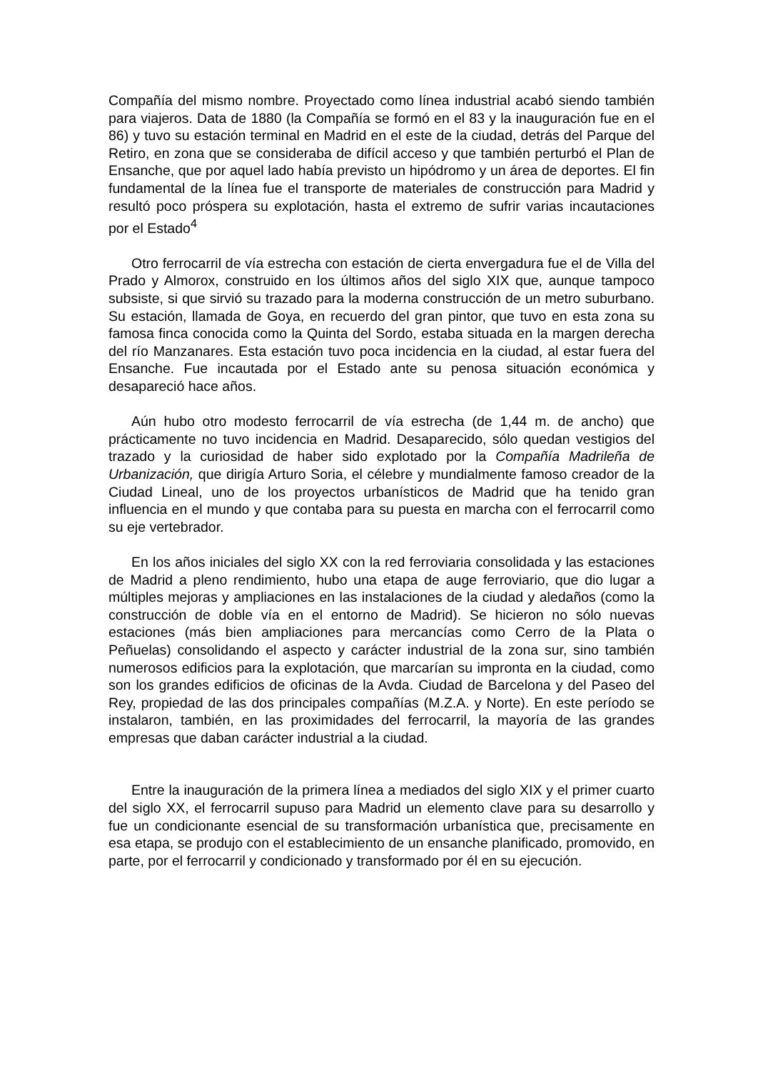Compañía del mismo nombre. Proyectado como línea industrial acabó siendo también para viajeros. Data de 1880 (la Compañía se formó en el 83 y la inauguración fue en el 86) y tuvo su estación terminal en Madrid en el este de la ciudad, detrás del Parque del Retiro, en zona que se consideraba de difícil acceso y que también perturbó el Plan de Ensanche, que por aquel lado había previsto un hipódromo y un área de deportes. El fin fundamental de la línea fue el transporte de materiales de construcción para Madrid y resultó poco próspera su explotación, hasta el extremo de sufrir varias incautaciones por el Estado<sup>4</sup>
Otro ferrocarril de vía estrecha con estación de cierta envergadura fue el de Villa del Prado y Almorox, construido en los últimos años del siglo XIX que, aunque tampoco subsiste, si que sirvió su trazado para la moderna construcción de un metro suburbano. Su estación, llamada de Goya, en recuerdo del gran pintor, que tuvo en esta zona su famosa finca conocida como la Quinta del Sordo, estaba situada en la margen derecha del río Manzanares. Esta estación tuvo poca incidencia en la ciudad, al estar fuera del Ensanche. Fue incautada por el Estado ante su penosa situación económica y desapareció hace años.
Aún hubo otro modesto ferrocarril de vía estrecha (de 1,44 m. de ancho) que prácticamente no tuvo incidencia en Madrid. Desaparecido, sólo quedan vestigios del trazado y la curiosidad de haber sido explotado por la Compañía Madrileña de Urbanización, que dirigía Arturo Soria, el célebre y mundialmente famoso creador de la Ciudad Lineal, uno de los proyectos urbanísticos de Madrid que ha tenido gran influencia en el mundo y que contaba para su puesta en marcha con el ferrocarril como su eje vertebrador.
En los años iniciales del siglo XX con la red ferroviaria consolidada y las estaciones de Madrid a pleno rendimiento, hubo una etapa de auge ferroviario, que dio lugar a múltiples mejoras y ampliaciones en las instalaciones de la ciudad y aledaños (como la construcción de doble vía en el entorno de Madrid). Se hicieron no sólo nuevas estaciones (más bien ampliaciones para mercancías como Cerro de la Plata o Peñuelas) consolidando el aspecto y carácter industrial de la zona sur, sino también numerosos edificios para la explotación, que marcarían su impronta en la ciudad, como son los grandes edificios de oficinas de la Avda. Ciudad de Barcelona y del Paseo del Rey, propiedad de las dos principales compañías (M.Z.A. y Norte). En este período se instalaron, también, en las proximidades del ferrocarril, la mayoría de las grandes empresas que daban carácter industrial a la ciudad.
Entre la inauguración de la primera línea a mediados del siglo XIX y el primer cuarto del siglo XX, el ferrocarril supuso para Madrid un elemento clave para su desarrollo y fue un condicionante esencial de su transformación urbanística que, precisamente en esa etapa, se produjo con el establecimiento de un ensanche planificado, promovido, en parte, por el ferrocarril y condicionado y transformado por él en su ejecución.